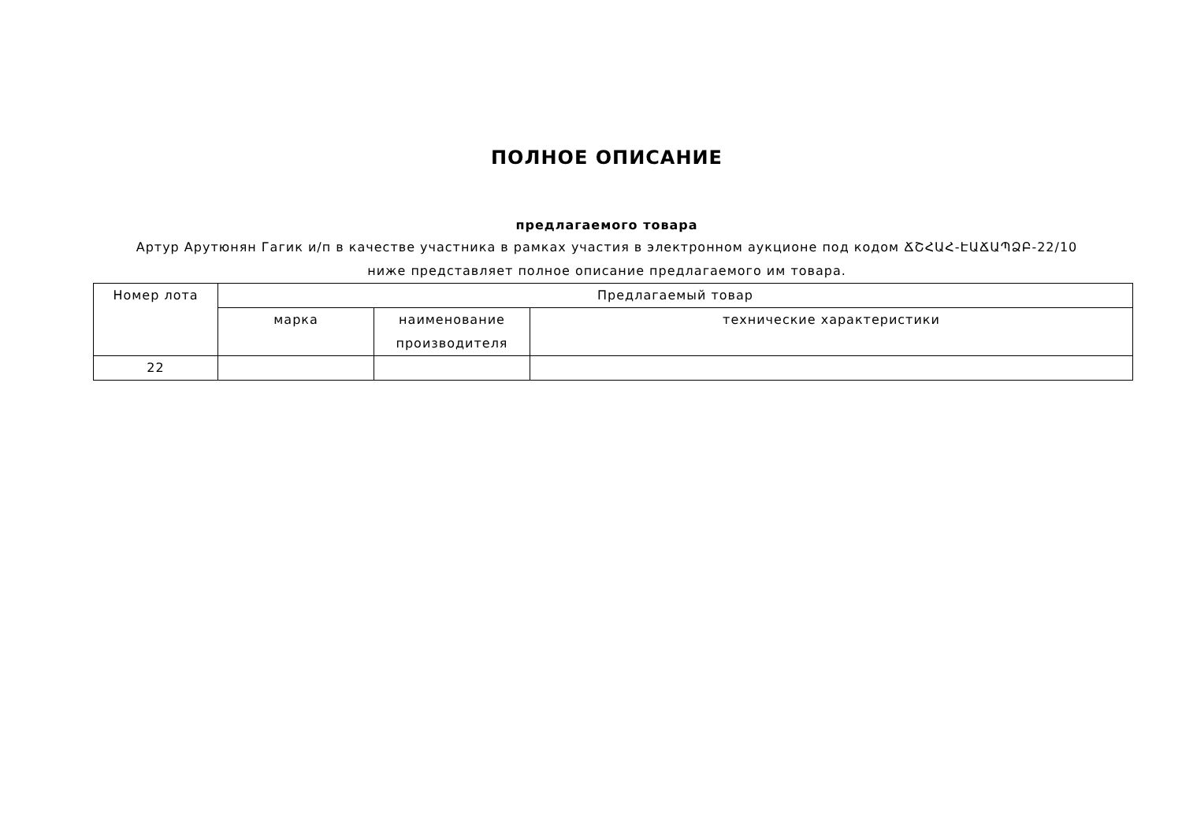ПОЛНОЕ ОПИСАНИЕ
предлагаемого товара
Артур Арутюнян Гагик и/п в качестве участника в рамках участия в электронном аукционе под кодом ՃՇՀԱՀ-ԷԱՃԱՊՁԲ-22/10
ниже представляет полное описание предлагаемого им товара.
| Номер лота | Предлагаемый товар | | |
| --- | --- | --- | --- |
| | марка | наименование производителя | технические характеристики |
| 22 | | | |